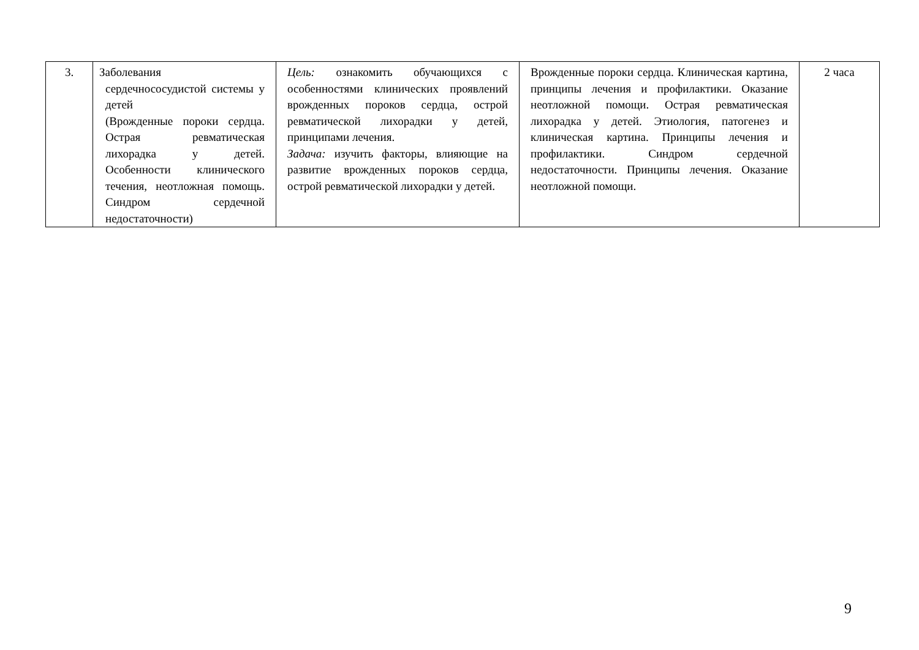| 3. | Заболевания сердечнососудистой системы у детей (Врожденные пороки сердца. Острая ревматическая лихорадка у детей. Особенности клинического течения, неотложная помощь. Синдром сердечной недостаточности) | Цель: ознакомить обучающихся с особенностями клинических проявлений врожденных пороков сердца, острой ревматической лихорадки у детей, принципами лечения. Задача: изучить факторы, влияющие на развитие врожденных пороков сердца, острой ревматической лихорадки у детей. | Врожденные пороки сердца. Клиническая картина, принципы лечения и профилактики. Оказание неотложной помощи. Острая ревматическая лихорадка у детей. Этиология, патогенез и клиническая картина. Принципы лечения и профилактики. Синдром сердечной недостаточности. Принципы лечения. Оказание неотложной помощи. | 2 часа |
9